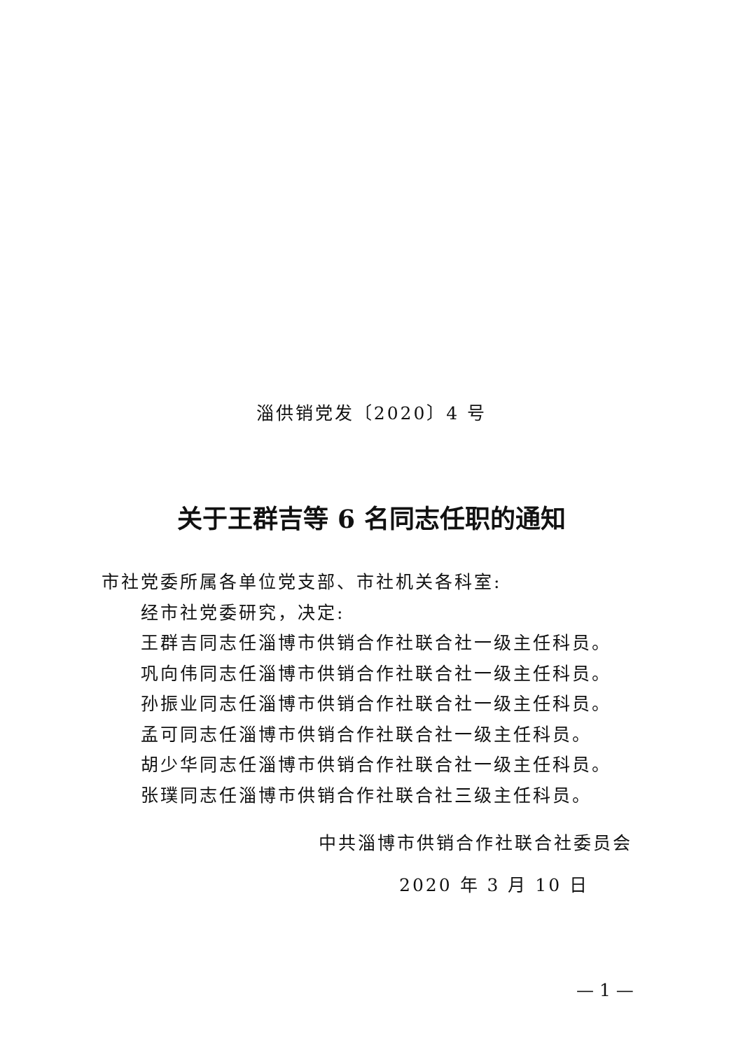淄供销党发〔2020〕4 号
关于王群吉等 6 名同志任职的通知
市社党委所属各单位党支部、市社机关各科室:
经市社党委研究，决定:
王群吉同志任淄博市供销合作社联合社一级主任科员。
巩向伟同志任淄博市供销合作社联合社一级主任科员。
孙振业同志任淄博市供销合作社联合社一级主任科员。
孟可同志任淄博市供销合作社联合社一级主任科员。
胡少华同志任淄博市供销合作社联合社一级主任科员。
张璞同志任淄博市供销合作社联合社三级主任科员。
中共淄博市供销合作社联合社委员会
2020 年 3 月 10 日
— 1 —